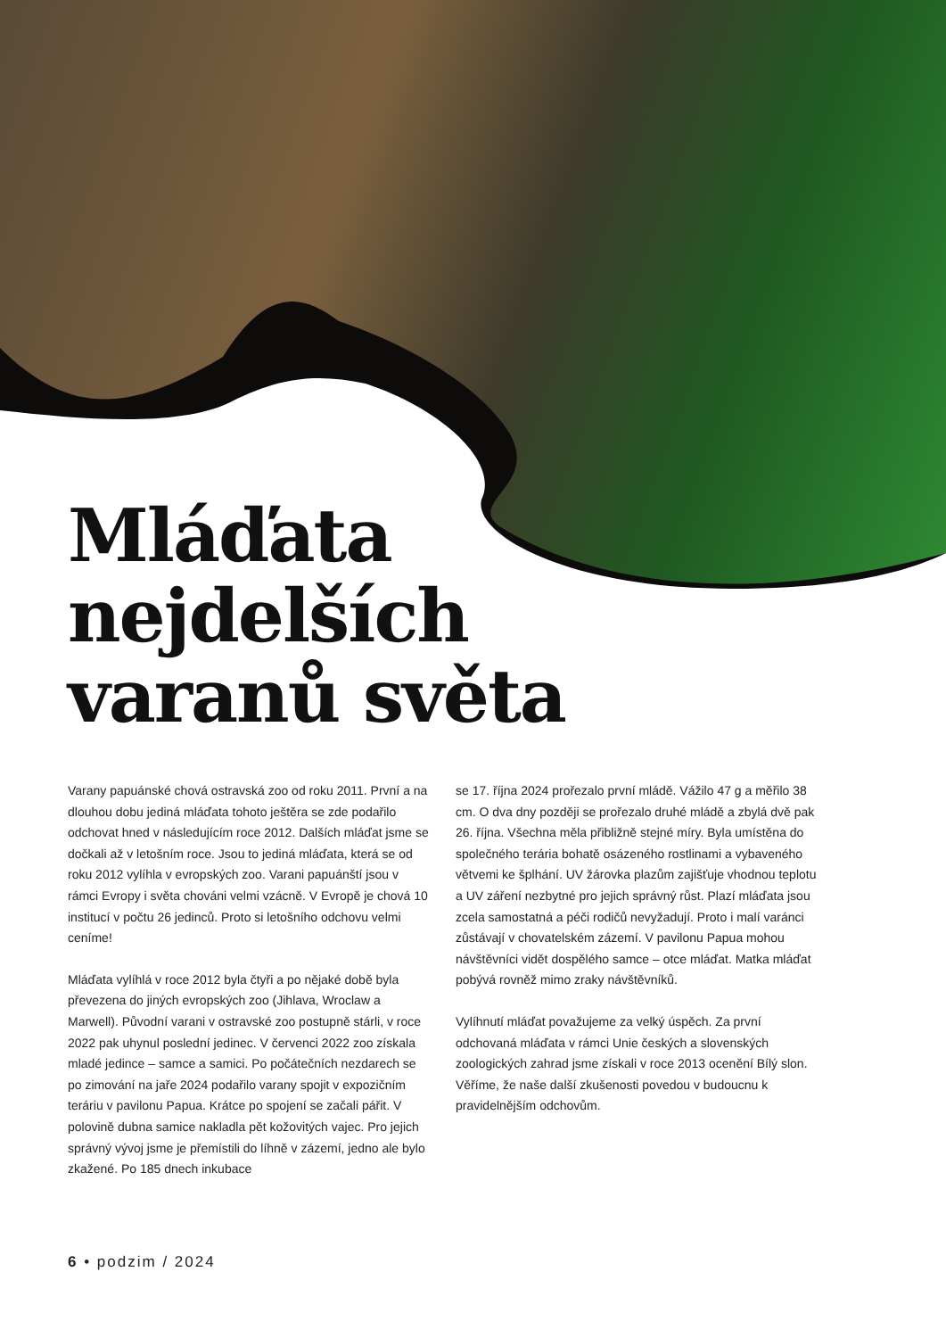Mláďata
nejdelších
varanů světa
Varany papuánské chová ostravská zoo od roku 2011. První a na dlouhou dobu jediná mláďata tohoto ještěra se zde podařilo odchovat hned v následujícím roce 2012. Dalších mláďat jsme se dočkali až v letošním roce. Jsou to jediná mláďata, která se od roku 2012 vylíhla v evropských zoo. Varani papuánští jsou v rámci Evropy i světa chováni velmi vzácně. V Evropě je chová 10 institucí v počtu 26 jedinců. Proto si letošního odchovu velmi ceníme!
Mláďata vylíhlá v roce 2012 byla čtyři a po nějaké době byla převezena do jiných evropských zoo (Jihlava, Wroclaw a Marwell). Původní varani v ostravské zoo postupně stárli, v roce 2022 pak uhynul poslední jedinec. V červenci 2022 zoo získala mladé jedince – samce a samici. Po počátečních nezdarech se po zimování na jaře 2024 podařilo varany spojit v expozičním teráriu v pavilonu Papua. Krátce po spojení se začali pářit. V polovině dubna samice nakladla pět kožovitých vajec. Pro jejich správný vývoj jsme je přemístili do líhně v zázemí, jedno ale bylo zkažené. Po 185 dnech inkubace
se 17. října 2024 prořezalo první mládě. Vážilo 47 g a měřilo 38 cm. O dva dny později se prořezalo druhé mládě a zbylá dvě pak 26. října. Všechna měla přibližně stejné míry. Byla umístěna do společného terária bohatě osázeného rostlinami a vybaveného větvemi ke šplhání. UV žárovka plazům zajišťuje vhodnou teplotu a UV záření nezbytné pro jejich správný růst. Plazí mláďata jsou zcela samostatná a péči rodičů nevyžadují. Proto i malí varánci zůstávají v chovatelském zázemí. V pavilonu Papua mohou návštěvníci vidět dospělého samce – otce mláďat. Matka mláďat pobývá rovněž mimo zraky návštěvníků.
Vylíhnutí mláďat považujeme za velký úspěch. Za první odchovaná mláďata v rámci Unie českých a slovenských zoologických zahrad jsme získali v roce 2013 ocenění Bílý slon. Věříme, že naše další zkušenosti povedou v budoucnu k pravidelnějším odchovům.
6 • podzim / 2024